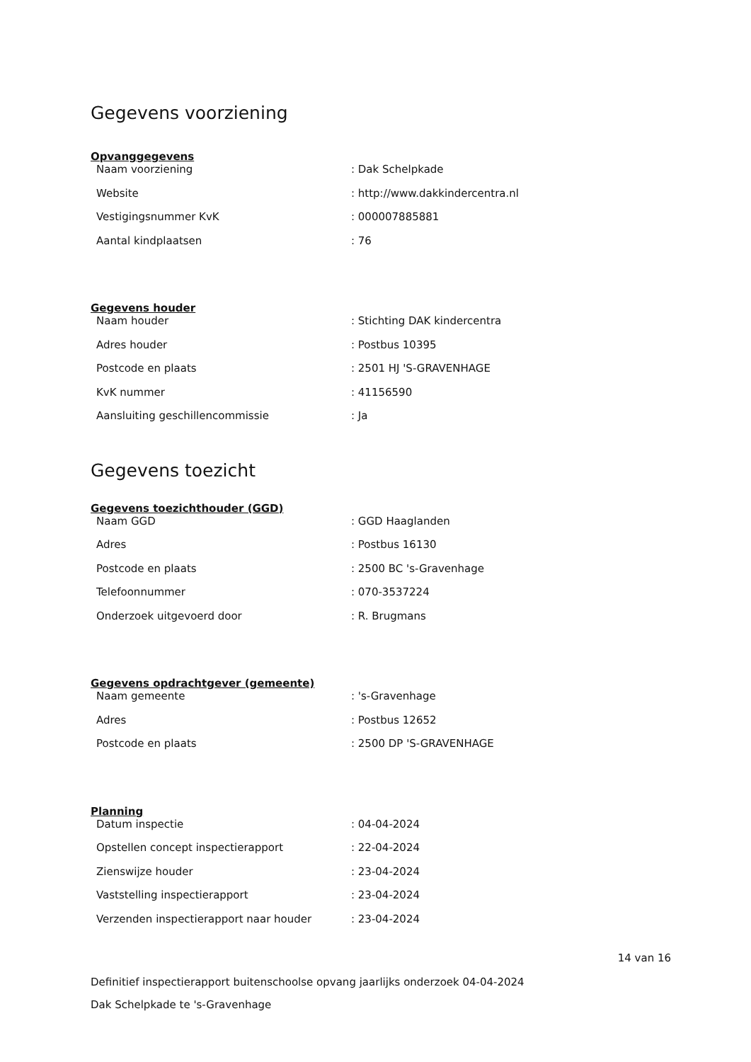Gegevens voorziening
Opvanggegevens
| Naam voorziening | : Dak Schelpkade |
| Website | : http://www.dakkindercentra.nl |
| Vestigingsnummer KvK | : 000007885881 |
| Aantal kindplaatsen | : 76 |
Gegevens houder
| Naam houder | : Stichting DAK kindercentra |
| Adres houder | : Postbus 10395 |
| Postcode en plaats | : 2501 HJ 'S-GRAVENHAGE |
| KvK nummer | : 41156590 |
| Aansluiting geschillencommissie | : Ja |
Gegevens toezicht
Gegevens toezichthouder (GGD)
| Naam GGD | : GGD Haaglanden |
| Adres | : Postbus 16130 |
| Postcode en plaats | : 2500 BC 's-Gravenhage |
| Telefoonnummer | : 070-3537224 |
| Onderzoek uitgevoerd door | : R. Brugmans |
Gegevens opdrachtgever (gemeente)
| Naam gemeente | : 's-Gravenhage |
| Adres | : Postbus 12652 |
| Postcode en plaats | : 2500 DP 'S-GRAVENHAGE |
Planning
| Datum inspectie | : 04-04-2024 |
| Opstellen concept inspectierapport | : 22-04-2024 |
| Zienswijze houder | : 23-04-2024 |
| Vaststelling inspectierapport | : 23-04-2024 |
| Verzenden inspectierapport naar houder | : 23-04-2024 |
14 van 16
Definitief inspectierapport buitenschoolse opvang jaarlijks onderzoek 04-04-2024
Dak Schelpkade te 's-Gravenhage